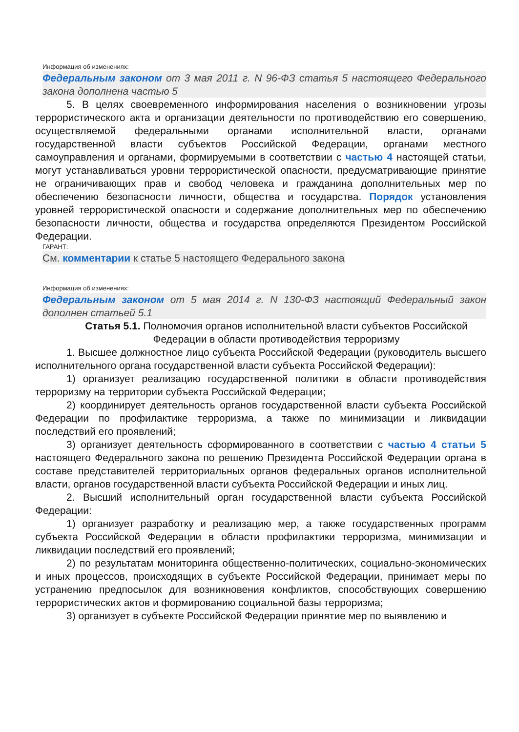Информация об изменениях:
Федеральным законом от 3 мая 2011 г. N 96-ФЗ статья 5 настоящего Федерального закона дополнена частью 5
5. В целях своевременного информирования населения о возникновении угрозы террористического акта и организации деятельности по противодействию его совершению, осуществляемой федеральными органами исполнительной власти, органами государственной власти субъектов Российской Федерации, органами местного самоуправления и органами, формируемыми в соответствии с частью 4 настоящей статьи, могут устанавливаться уровни террористической опасности, предусматривающие принятие не ограничивающих прав и свобод человека и гражданина дополнительных мер по обеспечению безопасности личности, общества и государства. Порядок установления уровней террористической опасности и содержание дополнительных мер по обеспечению безопасности личности, общества и государства определяются Президентом Российской Федерации.
ГАРАНТ:
См. комментарии к статье 5 настоящего Федерального закона
Информация об изменениях:
Федеральным законом от 5 мая 2014 г. N 130-ФЗ настоящий Федеральный закон дополнен статьей 5.1
Статья 5.1. Полномочия органов исполнительной власти субъектов Российской Федерации в области противодействия терроризму
1. Высшее должностное лицо субъекта Российской Федерации (руководитель высшего исполнительного органа государственной власти субъекта Российской Федерации):
1) организует реализацию государственной политики в области противодействия терроризму на территории субъекта Российской Федерации;
2) координирует деятельность органов государственной власти субъекта Российской Федерации по профилактике терроризма, а также по минимизации и ликвидации последствий его проявлений;
3) организует деятельность сформированного в соответствии с частью 4 статьи 5 настоящего Федерального закона по решению Президента Российской Федерации органа в составе представителей территориальных органов федеральных органов исполнительной власти, органов государственной власти субъекта Российской Федерации и иных лиц.
2. Высший исполнительный орган государственной власти субъекта Российской Федерации:
1) организует разработку и реализацию мер, а также государственных программ субъекта Российской Федерации в области профилактики терроризма, минимизации и ликвидации последствий его проявлений;
2) по результатам мониторинга общественно-политических, социально-экономических и иных процессов, происходящих в субъекте Российской Федерации, принимает меры по устранению предпосылок для возникновения конфликтов, способствующих совершению террористических актов и формированию социальной базы терроризма;
3) организует в субъекте Российской Федерации принятие мер по выявлению и